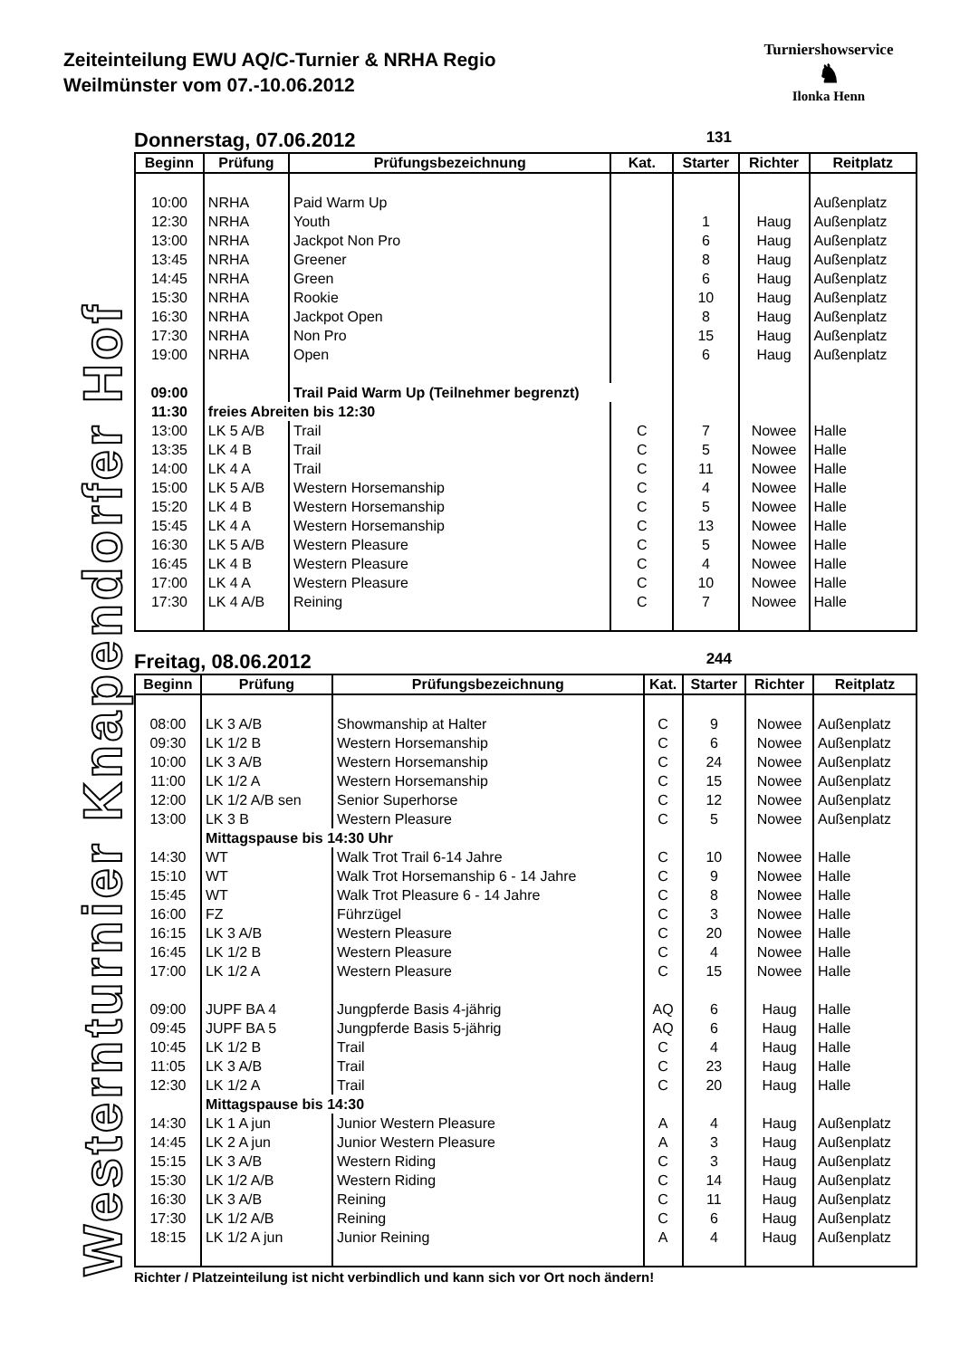Zeiteinteilung EWU AQ/C-Turnier & NRHA Regio
Weilmünster vom 07.-10.06.2012
Turniershowservice
♞
Ilonka Henn
Westernturnier Knapendorfer Hof
Donnerstag, 07.06.2012 131
| Beginn | Prüfung | Prüfungsbezeichnung | Kat. | Starter | Richter | Reitplatz |
| --- | --- | --- | --- | --- | --- | --- |
| 10:00 | NRHA | Paid Warm Up | | | | Außenplatz |
| 12:30 | NRHA | Youth | | 1 | Haug | Außenplatz |
| 13:00 | NRHA | Jackpot Non Pro | | 6 | Haug | Außenplatz |
| 13:45 | NRHA | Greener | | 8 | Haug | Außenplatz |
| 14:45 | NRHA | Green | | 6 | Haug | Außenplatz |
| 15:30 | NRHA | Rookie | | 10 | Haug | Außenplatz |
| 16:30 | NRHA | Jackpot Open | | 8 | Haug | Außenplatz |
| 17:30 | NRHA | Non Pro | | 15 | Haug | Außenplatz |
| 19:00 | NRHA | Open | | 6 | Haug | Außenplatz |
| 09:00 | | Trail Paid Warm Up (Teilnehmer begrenzt) | | | | |
| 11:30 | freies Abreiten bis 12:30 | | | | | |
| 13:00 | LK 5 A/B | Trail | C | 7 | Nowee | Halle |
| 13:35 | LK 4 B | Trail | C | 5 | Nowee | Halle |
| 14:00 | LK 4 A | Trail | C | 11 | Nowee | Halle |
| 15:00 | LK 5 A/B | Western Horsemanship | C | 4 | Nowee | Halle |
| 15:20 | LK 4 B | Western Horsemanship | C | 5 | Nowee | Halle |
| 15:45 | LK 4 A | Western Horsemanship | C | 13 | Nowee | Halle |
| 16:30 | LK 5 A/B | Western Pleasure | C | 5 | Nowee | Halle |
| 16:45 | LK 4 B | Western Pleasure | C | 4 | Nowee | Halle |
| 17:00 | LK 4 A | Western Pleasure | C | 10 | Nowee | Halle |
| 17:30 | LK 4 A/B | Reining | C | 7 | Nowee | Halle |
Freitag, 08.06.2012 244
| Beginn | Prüfung | Prüfungsbezeichnung | Kat. | Starter | Richter | Reitplatz |
| --- | --- | --- | --- | --- | --- | --- |
| 08:00 | LK 3 A/B | Showmanship at Halter | C | 9 | Nowee | Außenplatz |
| 09:30 | LK 1/2 B | Western Horsemanship | C | 6 | Nowee | Außenplatz |
| 10:00 | LK 3 A/B | Western Horsemanship | C | 24 | Nowee | Außenplatz |
| 11:00 | LK 1/2 A | Western Horsemanship | C | 15 | Nowee | Außenplatz |
| 12:00 | LK 1/2 A/B sen | Senior Superhorse | C | 12 | Nowee | Außenplatz |
| 13:00 | LK 3 B | Western Pleasure | C | 5 | Nowee | Außenplatz |
| | Mittagspause bis 14:30 Uhr | | | | | |
| 14:30 | WT | Walk Trot Trail 6-14 Jahre | C | 10 | Nowee | Halle |
| 15:10 | WT | Walk Trot Horsemanship 6 - 14 Jahre | C | 9 | Nowee | Halle |
| 15:45 | WT | Walk Trot Pleasure 6 - 14 Jahre | C | 8 | Nowee | Halle |
| 16:00 | FZ | Führzügel | C | 3 | Nowee | Halle |
| 16:15 | LK 3 A/B | Western Pleasure | C | 20 | Nowee | Halle |
| 16:45 | LK 1/2 B | Western Pleasure | C | 4 | Nowee | Halle |
| 17:00 | LK 1/2 A | Western Pleasure | C | 15 | Nowee | Halle |
| 09:00 | JUPF BA 4 | Jungpferde Basis 4-jährig | AQ | 6 | Haug | Halle |
| 09:45 | JUPF BA 5 | Jungpferde Basis 5-jährig | AQ | 6 | Haug | Halle |
| 10:45 | LK 1/2 B | Trail | C | 4 | Haug | Halle |
| 11:05 | LK 3 A/B | Trail | C | 23 | Haug | Halle |
| 12:30 | LK 1/2 A | Trail | C | 20 | Haug | Halle |
| | Mittagspause bis 14:30 | | | | | |
| 14:30 | LK 1 A jun | Junior Western Pleasure | A | 4 | Haug | Außenplatz |
| 14:45 | LK 2 A jun | Junior Western Pleasure | A | 3 | Haug | Außenplatz |
| 15:15 | LK 3 A/B | Western Riding | C | 3 | Haug | Außenplatz |
| 15:30 | LK 1/2 A/B | Western Riding | C | 14 | Haug | Außenplatz |
| 16:30 | LK 3 A/B | Reining | C | 11 | Haug | Außenplatz |
| 17:30 | LK 1/2 A/B | Reining | C | 6 | Haug | Außenplatz |
| 18:15 | LK 1/2 A jun | Junior Reining | A | 4 | Haug | Außenplatz |
Richter / Platzeinteilung ist nicht verbindlich und kann sich vor Ort noch ändern!